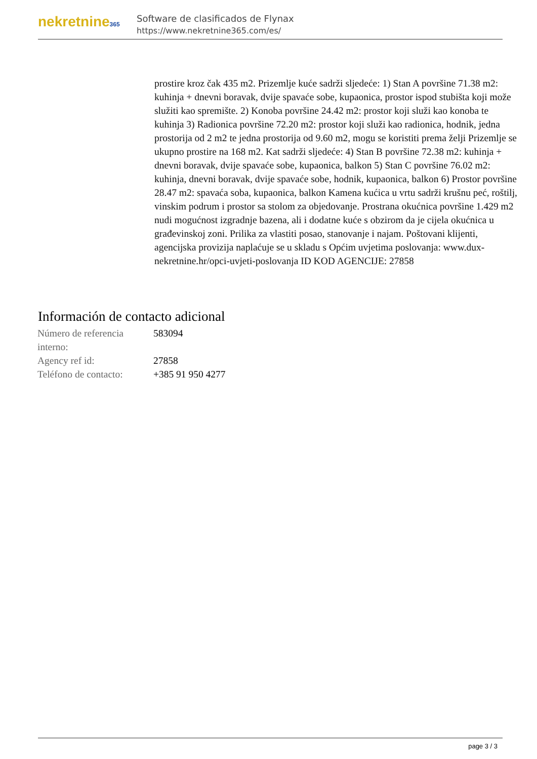nekretnine365
Software de clasificados de Flynax
https://www.nekretnine365.com/es/
prostire kroz čak 435 m2. Prizemlje kuće sadrži sljedeće: 1) Stan A površine 71.38 m2: kuhinja + dnevni boravak, dvije spavaće sobe, kupaonica, prostor ispod stubišta koji može služiti kao spremište. 2) Konoba površine 24.42 m2: prostor koji služi kao konoba te kuhinja 3) Radionica površine 72.20 m2: prostor koji služi kao radionica, hodnik, jedna prostorija od 2 m2 te jedna prostorija od 9.60 m2, mogu se koristiti prema želji Prizemlje se ukupno prostire na 168 m2. Kat sadrži sljedeće: 4) Stan B površine 72.38 m2: kuhinja + dnevni boravak, dvije spavaće sobe, kupaonica, balkon 5) Stan C površine 76.02 m2: kuhinja, dnevni boravak, dvije spavaće sobe, hodnik, kupaonica, balkon 6) Prostor površine 28.47 m2: spavaća soba, kupaonica, balkon Kamena kućica u vrtu sadrži krušnu peć, roštilj, vinskim podrum i prostor sa stolom za objedovanje. Prostrana okućnica površine 1.429 m2 nudi mogućnost izgradnje bazena, ali i dodatne kuće s obzirom da je cijela okućnica u građevinskoj zoni. Prilika za vlastiti posao, stanovanje i najam. Poštovani klijenti, agencijska provizija naplaćuje se u skladu s Općim uvjetima poslovanja: www.dux-nekretnine.hr/opci-uvjeti-poslovanja ID KOD AGENCIJE: 27858
Información de contacto adicional
| Número de referencia interno: | 583094 |
| Agency ref id: | 27858 |
| Teléfono de contacto: | +385 91 950 4277 |
page 3 / 3